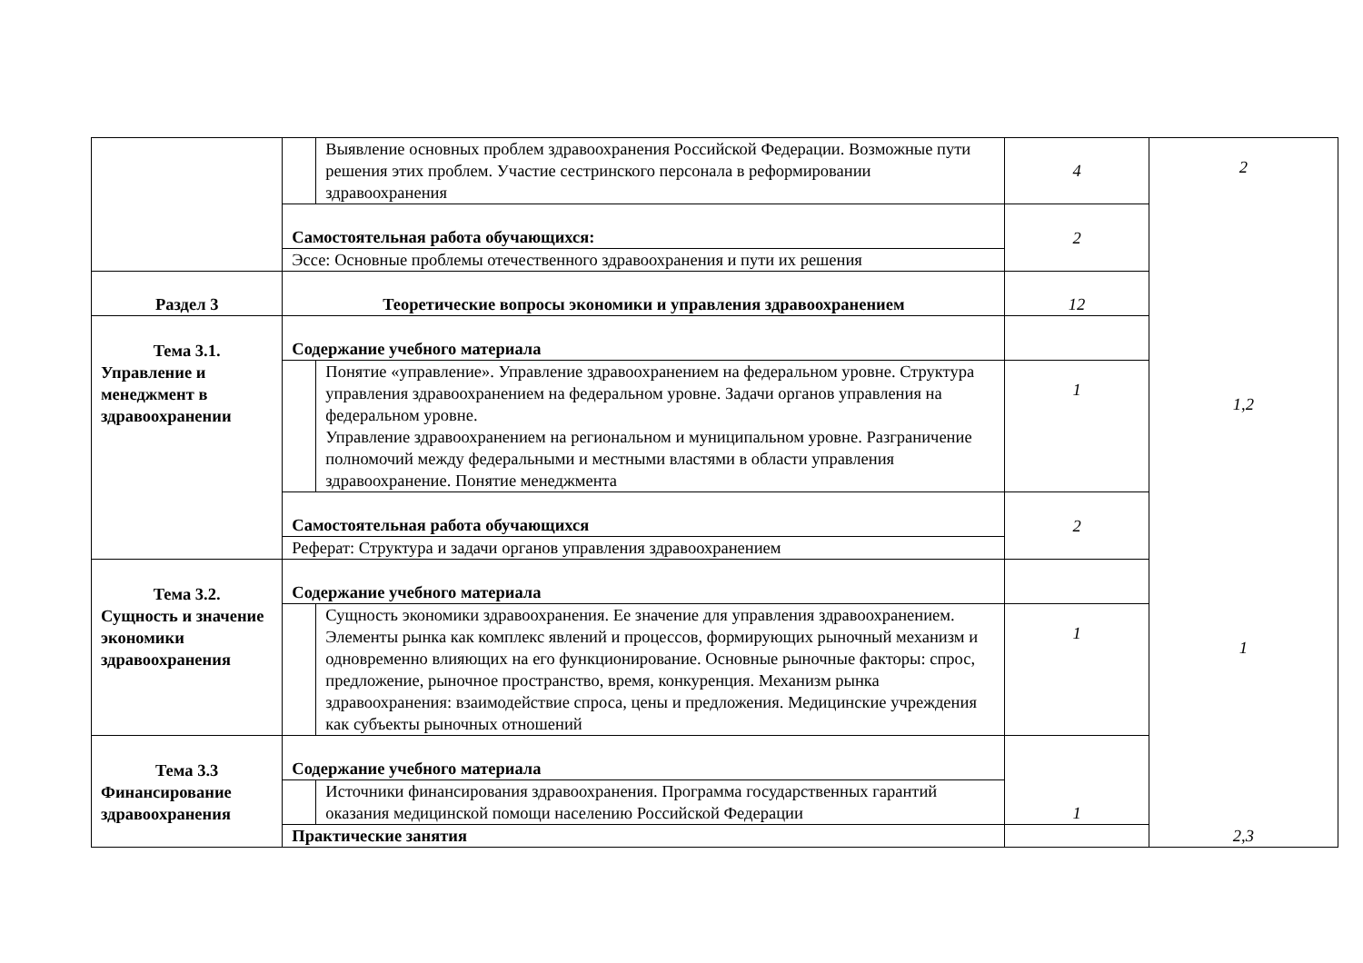| | | Выявление основных проблем здравоохранения Российской Федерации. Возможные пути решения этих проблем. Участие сестринского персонала в реформировании здравоохранения | 4 | 2 |
| | Самостоятельная работа обучающихся: | | 2 | |
| | Эссе: Основные проблемы отечественного здравоохранения и пути их решения | | | |
| Раздел 3 | Теоретические вопросы экономики и управления здравоохранением | | 12 | 1,2 |
| Тема 3.1. Управление и менеджмент в здравоохранении | Содержание учебного материала | | | |
| | | Понятие «управление». Управление здравоохранением на федеральном уровне. Структура управления здравоохранением на федеральном уровне. Задачи органов управления на федеральном уровне. Управление здравоохранением на региональном и муниципальном уровне. Разграничение полномочий между федеральными и местными властями в области управления здравоохранение. Понятие менеджмента | 1 | |
| | Самостоятельная работа обучающихся | | 2 | |
| | Реферат: Структура и задачи органов управления здравоохранением | | | |
| Тема 3.2. Сущность и значение экономики здравоохранения | Содержание учебного материала | | | 1 |
| | | Сущность экономики здравоохранения. Ее значение для управления здравоохранением. Элементы рынка как комплекс явлений и процессов, формирующих рыночный механизм и одновременно влияющих на его функционирование. Основные рыночные факторы: спрос, предложение, рыночное пространство, время, конкуренция. Механизм рынка здравоохранения: взаимодействие спроса, цены и предложения. Медицинские учреждения как субъекты рыночных отношений | 1 | |
| Тема 3.3 Финансирование здравоохранения | Содержание учебного материала | | 1 | 2,3 |
| | | Источники финансирования здравоохранения. Программа государственных гарантий оказания медицинской помощи населению Российской Федерации | | |
| | Практические занятия | | | |